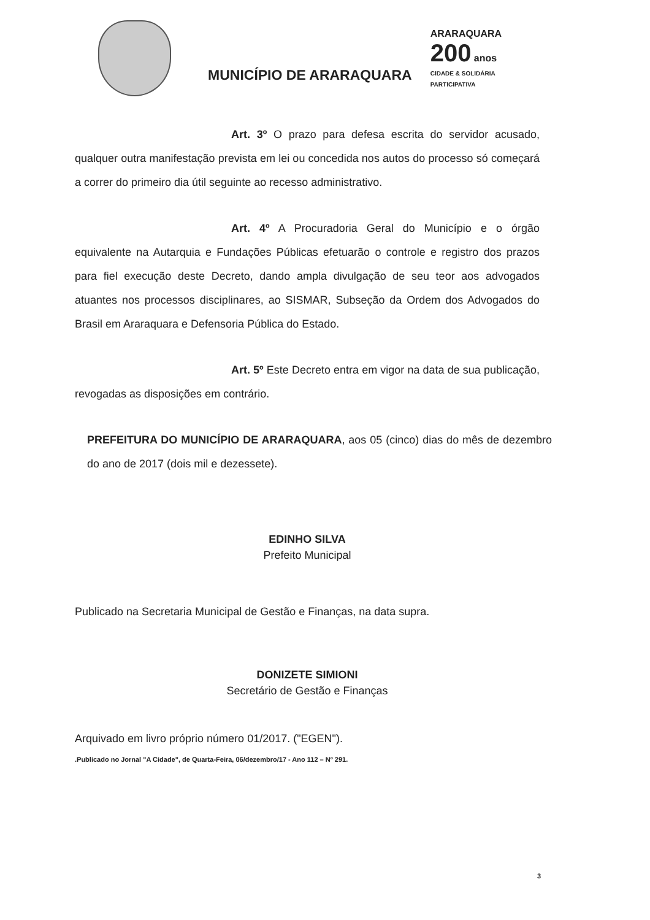MUNICÍPIO DE ARARAQUARA
ARARAQUARA
200 anos
CIDADE & SOLIDÁRIA PARTICIPATIVA
Art. 3º O prazo para defesa escrita do servidor acusado, qualquer outra manifestação prevista em lei ou concedida nos autos do processo só começará a correr do primeiro dia útil seguinte ao recesso administrativo.
Art. 4º A Procuradoria Geral do Município e o órgão equivalente na Autarquia e Fundações Públicas efetuarão o controle e registro dos prazos para fiel execução deste Decreto, dando ampla divulgação de seu teor aos advogados atuantes nos processos disciplinares, ao SISMAR, Subseção da Ordem dos Advogados do Brasil em Araraquara e Defensoria Pública do Estado.
Art. 5º Este Decreto entra em vigor na data de sua publicação, revogadas as disposições em contrário.
PREFEITURA DO MUNICÍPIO DE ARARAQUARA, aos 05 (cinco) dias do mês de dezembro do ano de 2017 (dois mil e dezessete).
EDINHO SILVA
Prefeito Municipal
Publicado na Secretaria Municipal de Gestão e Finanças, na data supra.
DONIZETE SIMIONI
Secretário de Gestão e Finanças
Arquivado em livro próprio número 01/2017. ("EGEN").
.Publicado no Jornal "A Cidade", de Quarta-Feira, 06/dezembro/17 - Ano 112 – Nº 291.
3